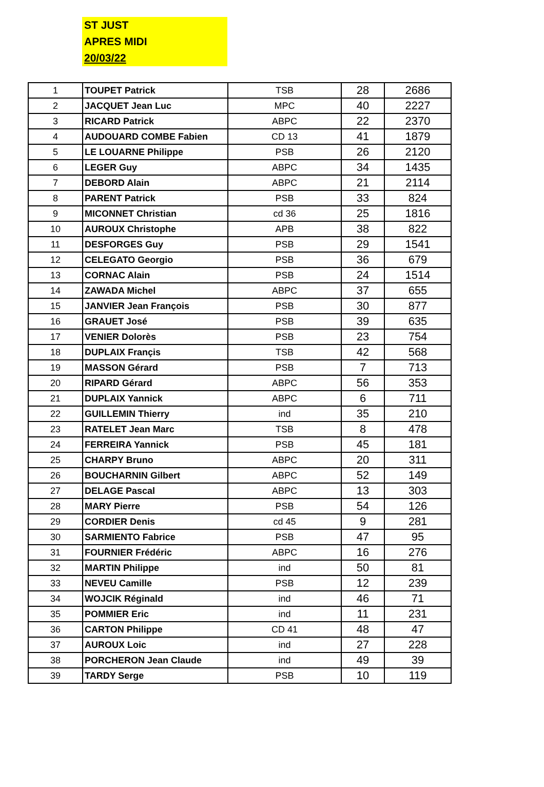ST JUST
APRES MIDI
20/03/22
| 1 | TOUPET Patrick | TSB | 28 | 2686 |
| 2 | JACQUET Jean Luc | MPC | 40 | 2227 |
| 3 | RICARD Patrick | ABPC | 22 | 2370 |
| 4 | AUDOUARD COMBE Fabien | CD 13 | 41 | 1879 |
| 5 | LE LOUARNE Philippe | PSB | 26 | 2120 |
| 6 | LEGER Guy | ABPC | 34 | 1435 |
| 7 | DEBORD Alain | ABPC | 21 | 2114 |
| 8 | PARENT Patrick | PSB | 33 | 824 |
| 9 | MICONNET Christian | cd 36 | 25 | 1816 |
| 10 | AUROUX Christophe | APB | 38 | 822 |
| 11 | DESFORGES Guy | PSB | 29 | 1541 |
| 12 | CELEGATO Georgio | PSB | 36 | 679 |
| 13 | CORNAC Alain | PSB | 24 | 1514 |
| 14 | ZAWADA Michel | ABPC | 37 | 655 |
| 15 | JANVIER Jean François | PSB | 30 | 877 |
| 16 | GRAUET José | PSB | 39 | 635 |
| 17 | VENIER Dolorès | PSB | 23 | 754 |
| 18 | DUPLAIX Françis | TSB | 42 | 568 |
| 19 | MASSON Gérard | PSB | 7 | 713 |
| 20 | RIPARD Gérard | ABPC | 56 | 353 |
| 21 | DUPLAIX Yannick | ABPC | 6 | 711 |
| 22 | GUILLEMIN Thierry | ind | 35 | 210 |
| 23 | RATELET Jean Marc | TSB | 8 | 478 |
| 24 | FERREIRA Yannick | PSB | 45 | 181 |
| 25 | CHARPY Bruno | ABPC | 20 | 311 |
| 26 | BOUCHARNIN Gilbert | ABPC | 52 | 149 |
| 27 | DELAGE Pascal | ABPC | 13 | 303 |
| 28 | MARY Pierre | PSB | 54 | 126 |
| 29 | CORDIER Denis | cd 45 | 9 | 281 |
| 30 | SARMIENTO Fabrice | PSB | 47 | 95 |
| 31 | FOURNIER Frédéric | ABPC | 16 | 276 |
| 32 | MARTIN Philippe | ind | 50 | 81 |
| 33 | NEVEU Camille | PSB | 12 | 239 |
| 34 | WOJCIK Réginald | ind | 46 | 71 |
| 35 | POMMIER Eric | ind | 11 | 231 |
| 36 | CARTON Philippe | CD 41 | 48 | 47 |
| 37 | AUROUX Loic | ind | 27 | 228 |
| 38 | PORCHERON Jean Claude | ind | 49 | 39 |
| 39 | TARDY Serge | PSB | 10 | 119 |